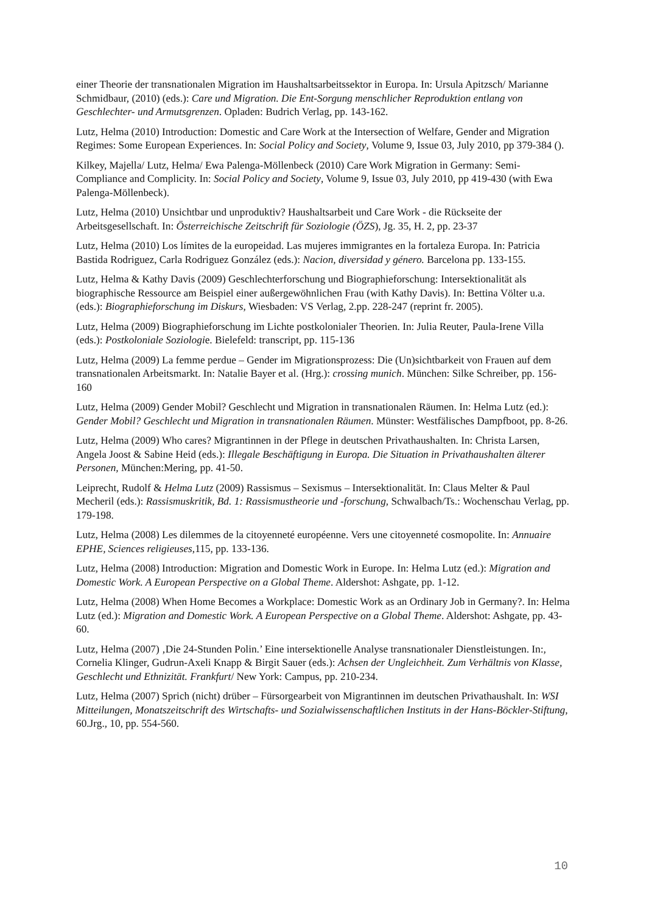einer Theorie der transnationalen Migration im Haushaltsarbeitssektor in Europa. In: Ursula Apitzsch/ Marianne Schmidbaur, (2010) (eds.): Care und Migration. Die Ent-Sorgung menschlicher Reproduktion entlang von Geschlechter- und Armutsgrenzen. Opladen: Budrich Verlag, pp. 143-162.
Lutz, Helma (2010) Introduction: Domestic and Care Work at the Intersection of Welfare, Gender and Migration Regimes: Some European Experiences. In: Social Policy and Society, Volume 9, Issue 03, July 2010, pp 379-384 ().
Kilkey, Majella/ Lutz, Helma/ Ewa Palenga-Möllenbeck (2010) Care Work Migration in Germany: Semi-Compliance and Complicity. In: Social Policy and Society, Volume 9, Issue 03, July 2010, pp 419-430 (with Ewa Palenga-Möllenbeck).
Lutz, Helma (2010) Unsichtbar und unproduktiv? Haushaltsarbeit und Care Work - die Rückseite der Arbeitsgesellschaft. In: Österreichische Zeitschrift für Soziologie (ÖZS), Jg. 35, H. 2, pp. 23-37
Lutz, Helma (2010) Los límites de la europeidad. Las mujeres immigrantes en la fortaleza Europa. In: Patricia Bastida Rodriguez, Carla Rodriguez González (eds.): Nacion, diversidad y género. Barcelona pp. 133-155.
Lutz, Helma & Kathy Davis (2009) Geschlechterforschung und Biographieforschung: Intersektionalität als biographische Ressource am Beispiel einer außergewöhnlichen Frau (with Kathy Davis). In: Bettina Völter u.a. (eds.): Biographieforschung im Diskurs, Wiesbaden: VS Verlag, 2.pp. 228-247 (reprint fr. 2005).
Lutz, Helma (2009) Biographieforschung im Lichte postkolonialer Theorien. In: Julia Reuter, Paula-Irene Villa (eds.): Postkoloniale Soziologie. Bielefeld: transcript, pp. 115-136
Lutz, Helma (2009) La femme perdue – Gender im Migrationsprozess: Die (Un)sichtbarkeit von Frauen auf dem transnationalen Arbeitsmarkt. In: Natalie Bayer et al. (Hrg.): crossing munich. München: Silke Schreiber, pp. 156-160
Lutz, Helma (2009) Gender Mobil? Geschlecht und Migration in transnationalen Räumen. In: Helma Lutz (ed.): Gender Mobil? Geschlecht und Migration in transnationalen Räumen. Münster: Westfälisches Dampfboot, pp. 8-26.
Lutz, Helma (2009) Who cares? Migrantinnen in der Pflege in deutschen Privathaushalten. In: Christa Larsen, Angela Joost & Sabine Heid (eds.): Illegale Beschäftigung in Europa. Die Situation in Privathaushalten älterer Personen, München:Mering, pp. 41-50.
Leiprecht, Rudolf & Helma Lutz (2009) Rassismus – Sexismus – Intersektionalität. In: Claus Melter & Paul Mecheril (eds.): Rassismuskritik, Bd. 1: Rassismustheorie und -forschung, Schwalbach/Ts.: Wochenschau Verlag, pp. 179-198.
Lutz, Helma (2008) Les dilemmes de la citoyenneté européenne. Vers une citoyenneté cosmopolite. In: Annuaire EPHE, Sciences religieuses,115, pp. 133-136.
Lutz, Helma (2008) Introduction: Migration and Domestic Work in Europe. In: Helma Lutz (ed.): Migration and Domestic Work. A European Perspective on a Global Theme. Aldershot: Ashgate, pp. 1-12.
Lutz, Helma (2008) When Home Becomes a Workplace: Domestic Work as an Ordinary Job in Germany?. In: Helma Lutz (ed.): Migration and Domestic Work. A European Perspective on a Global Theme. Aldershot: Ashgate, pp. 43-60.
Lutz, Helma (2007) ‚Die 24-Stunden Polin.’ Eine intersektionelle Analyse transnationaler Dienstleistungen. In:, Cornelia Klinger, Gudrun-Axeli Knapp & Birgit Sauer (eds.): Achsen der Ungleichheit. Zum Verhältnis von Klasse, Geschlecht und Ethnizität. Frankfurt/ New York: Campus, pp. 210-234.
Lutz, Helma (2007) Sprich (nicht) drüber – Fürsorgearbeit von Migrantinnen im deutschen Privathaushalt. In: WSI Mitteilungen, Monatszeitschrift des Wirtschafts- und Sozialwissenschaftlichen Instituts in der Hans-Böckler-Stiftung, 60.Jrg., 10, pp. 554-560.
10